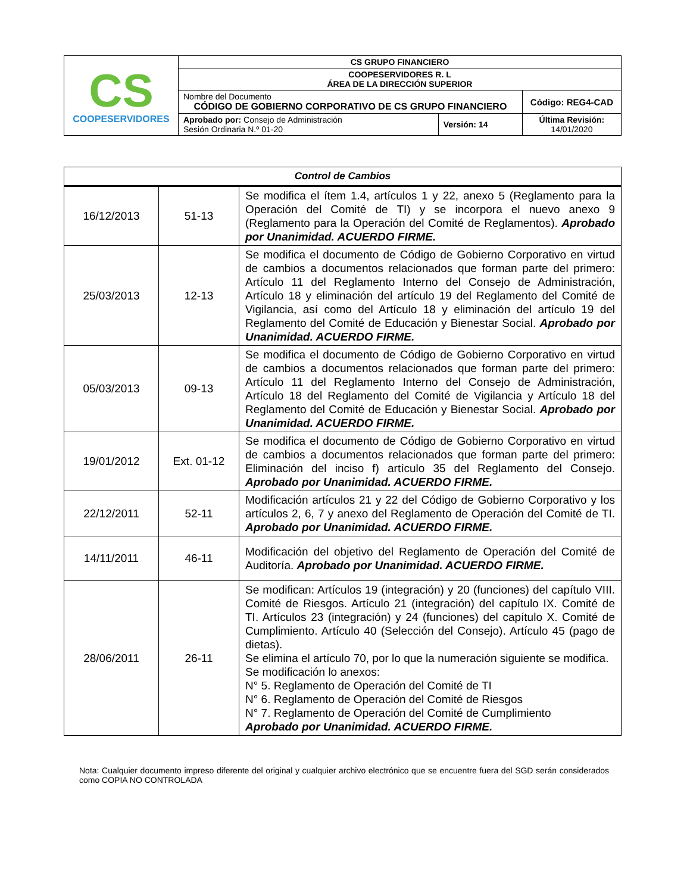| CS COOPESERVIDORES | CS GRUPO FINANCIERO | | |
| | COOPESERVIDORES R. L ÁREA DE LA DIRECCIÓN SUPERIOR | | |
| | Nombre del Documento CÓDIGO DE GOBIERNO CORPORATIVO DE CS GRUPO FINANCIERO | | Código: REG4-CAD |
| | Aprobado por: Consejo de Administración Sesión Ordinaria N.º 01-20 | Versión: 14 | Última Revisión: 14/01/2020 |
| Control de Cambios | | |
| --- | --- | --- |
| 16/12/2013 | 51-13 | Se modifica el ítem 1.4, artículos 1 y 22, anexo 5 (Reglamento para la Operación del Comité de TI) y se incorpora el nuevo anexo 9 (Reglamento para la Operación del Comité de Reglamentos). Aprobado por Unanimidad. ACUERDO FIRME. |
| 25/03/2013 | 12-13 | Se modifica el documento de Código de Gobierno Corporativo en virtud de cambios a documentos relacionados que forman parte del primero: Artículo 11 del Reglamento Interno del Consejo de Administración, Artículo 18 y eliminación del artículo 19 del Reglamento del Comité de Vigilancia, así como del Artículo 18 y eliminación del artículo 19 del Reglamento del Comité de Educación y Bienestar Social. Aprobado por Unanimidad. ACUERDO FIRME. |
| 05/03/2013 | 09-13 | Se modifica el documento de Código de Gobierno Corporativo en virtud de cambios a documentos relacionados que forman parte del primero: Artículo 11 del Reglamento Interno del Consejo de Administración, Artículo 18 del Reglamento del Comité de Vigilancia y Artículo 18 del Reglamento del Comité de Educación y Bienestar Social. Aprobado por Unanimidad. ACUERDO FIRME. |
| 19/01/2012 | Ext. 01-12 | Se modifica el documento de Código de Gobierno Corporativo en virtud de cambios a documentos relacionados que forman parte del primero: Eliminación del inciso f) artículo 35 del Reglamento del Consejo. Aprobado por Unanimidad. ACUERDO FIRME. |
| 22/12/2011 | 52-11 | Modificación artículos 21 y 22 del Código de Gobierno Corporativo y los artículos 2, 6, 7 y anexo del Reglamento de Operación del Comité de TI. Aprobado por Unanimidad. ACUERDO FIRME. |
| 14/11/2011 | 46-11 | Modificación del objetivo del Reglamento de Operación del Comité de Auditoría. Aprobado por Unanimidad. ACUERDO FIRME. |
| 28/06/2011 | 26-11 | Se modifican: Artículos 19 (integración) y 20 (funciones) del capítulo VIII. Comité de Riesgos. Artículo 21 (integración) del capítulo IX. Comité de TI. Artículos 23 (integración) y 24 (funciones) del capítulo X. Comité de Cumplimiento. Artículo 40 (Selección del Consejo). Artículo 45 (pago de dietas). Se elimina el artículo 70, por lo que la numeración siguiente se modifica. Se modificación lo anexos: N° 5. Reglamento de Operación del Comité de TI N° 6. Reglamento de Operación del Comité de Riesgos N° 7. Reglamento de Operación del Comité de Cumplimiento Aprobado por Unanimidad. ACUERDO FIRME. |
Nota: Cualquier documento impreso diferente del original y cualquier archivo electrónico que se encuentre fuera del SGD serán considerados como COPIA NO CONTROLADA